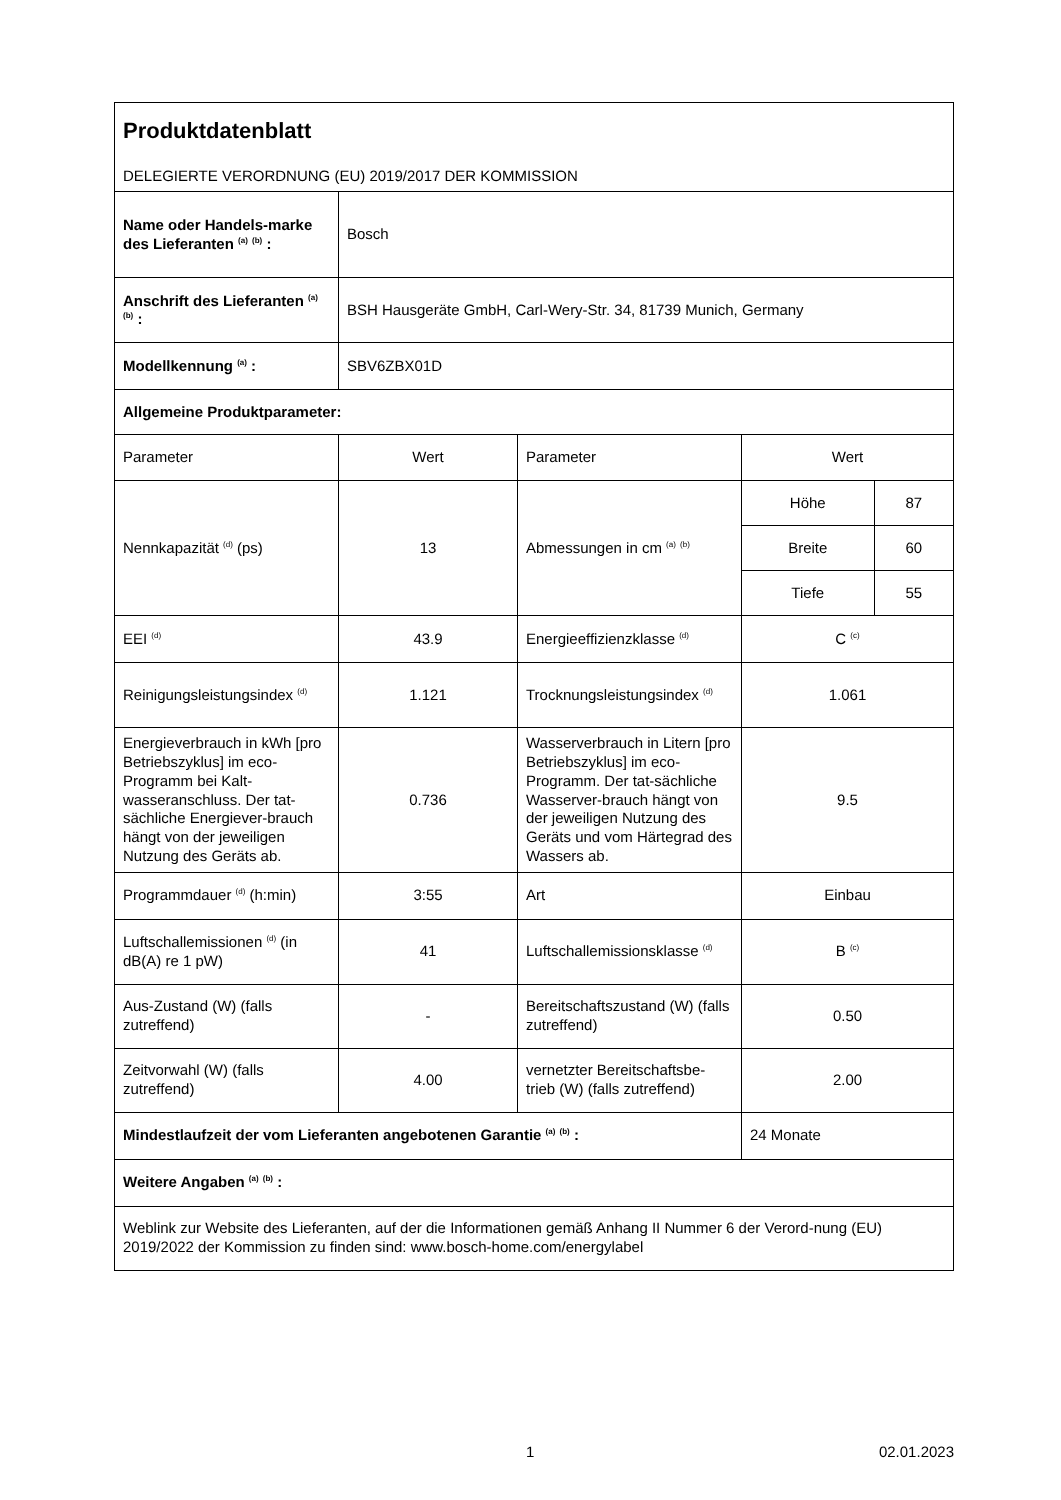| Produktdatenblatt DELEGIERTE VERORDNUNG (EU) 2019/2017 DER KOMMISSION | | | | |
| Name oder Handels-marke des Lieferanten <sup>(a)</sup> <sup>(b)</sup> : | Bosch | | | |
| Anschrift des Lieferanten <sup>(a)</sup> <sup>(b)</sup> : | BSH Hausgeräte GmbH, Carl-Wery-Str. 34, 81739 Munich, Germany | | | |
| Modellkennung <sup>(a)</sup> : | SBV6ZBX01D | | | |
| Allgemeine Produktparameter: | | | | |
| Parameter | Wert | Parameter | Wert | |
| Nennkapazität <sup>(d)</sup> (ps) | 13 | Abmessungen in cm <sup>(a)</sup> <sup>(b)</sup> | Höhe | 87 |
| | | | Breite | 60 |
| | | | Tiefe | 55 |
| EEI <sup>(d)</sup> | 43.9 | Energieeffizienzklasse <sup>(d)</sup> | C <sup>(c)</sup> | |
| Reinigungsleistungsindex <sup>(d)</sup> | 1.121 | Trocknungsleistungsindex <sup>(d)</sup> | 1.061 | |
| Energieverbrauch in kWh [pro Betriebszyklus] im eco-Programm bei Kalt-wasseranschluss. Der tat-sächliche Energiever-brauch hängt von der jeweiligen Nutzung des Geräts ab. | 0.736 | Wasserverbrauch in Litern [pro Betriebszyklus] im eco-Programm. Der tat-sächliche Wasserver-brauch hängt von der jeweiligen Nutzung des Geräts und vom Härtegrad des Wassers ab. | 9.5 | |
| Programmdauer <sup>(d)</sup> (h:min) | 3:55 | Art | Einbau | |
| Luftschallemissionen <sup>(d)</sup> (in dB(A) re 1 pW) | 41 | Luftschallemissionsklasse <sup>(d)</sup> | B <sup>(c)</sup> | |
| Aus-Zustand (W) (falls zutreffend) | - | Bereitschaftszustand (W) (falls zutreffend) | 0.50 | |
| Zeitvorwahl (W) (falls zutreffend) | 4.00 | vernetzter Bereitschaftsbe-trieb (W) (falls zutreffend) | 2.00 | |
| Mindestlaufzeit der vom Lieferanten angebotenen Garantie <sup>(a)</sup> <sup>(b)</sup> : | | | 24 Monate | |
| Weitere Angaben <sup>(a)</sup> <sup>(b)</sup> : | | | | |
| Weblink zur Website des Lieferanten, auf der die Informationen gemäß Anhang II Nummer 6 der Verord-nung (EU) 2019/2022 der Kommission zu finden sind: www.bosch-home.com/energylabel | | | | |
1 02.01.2023